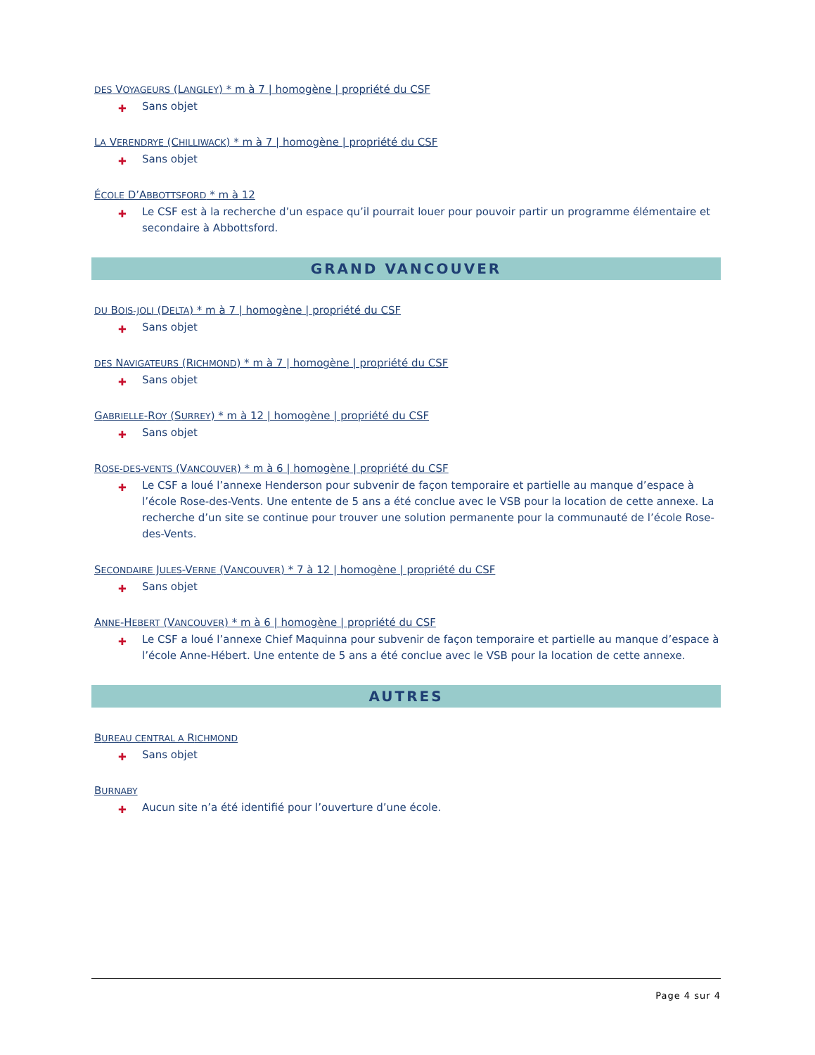DES VOYAGEURS (LANGLEY) * m à 7 | homogène | propriété du CSF
✚ Sans objet
LA VERENDRYE (CHILLIWACK) * m à 7 | homogène | propriété du CSF
✚ Sans objet
ÉCOLE D’ABBOTTSFORD * m à 12
✚ Le CSF est à la recherche d’un espace qu’il pourrait louer pour pouvoir partir un programme élémentaire et secondaire à Abbottsford.
GRAND VANCOUVER
DU BOIS-JOLI (DELTA) * m à 7 | homogène | propriété du CSF
✚ Sans objet
DES NAVIGATEURS (RICHMOND) * m à 7 | homogène | propriété du CSF
✚ Sans objet
GABRIELLE-ROY (SURREY) * m à 12 | homogène | propriété du CSF
✚ Sans objet
ROSE-DES-VENTS (VANCOUVER) * m à 6 | homogène | propriété du CSF
✚ Le CSF a loué l’annexe Henderson pour subvenir de façon temporaire et partielle au manque d’espace à l’école Rose-des-Vents. Une entente de 5 ans a été conclue avec le VSB pour la location de cette annexe. La recherche d’un site se continue pour trouver une solution permanente pour la communauté de l’école Rose-des-Vents.
SECONDAIRE JULES-VERNE (VANCOUVER) * 7 à 12 | homogène | propriété du CSF
✚ Sans objet
ANNE-HEBERT (VANCOUVER) * m à 6 | homogène | propriété du CSF
✚ Le CSF a loué l’annexe Chief Maquinna pour subvenir de façon temporaire et partielle au manque d’espace à l’école Anne-Hébert. Une entente de 5 ans a été conclue avec le VSB pour la location de cette annexe.
AUTRES
BUREAU CENTRAL A RICHMOND
✚ Sans objet
BURNABY
✚ Aucun site n’a été identifié pour l’ouverture d’une école.
Page 4 sur 4